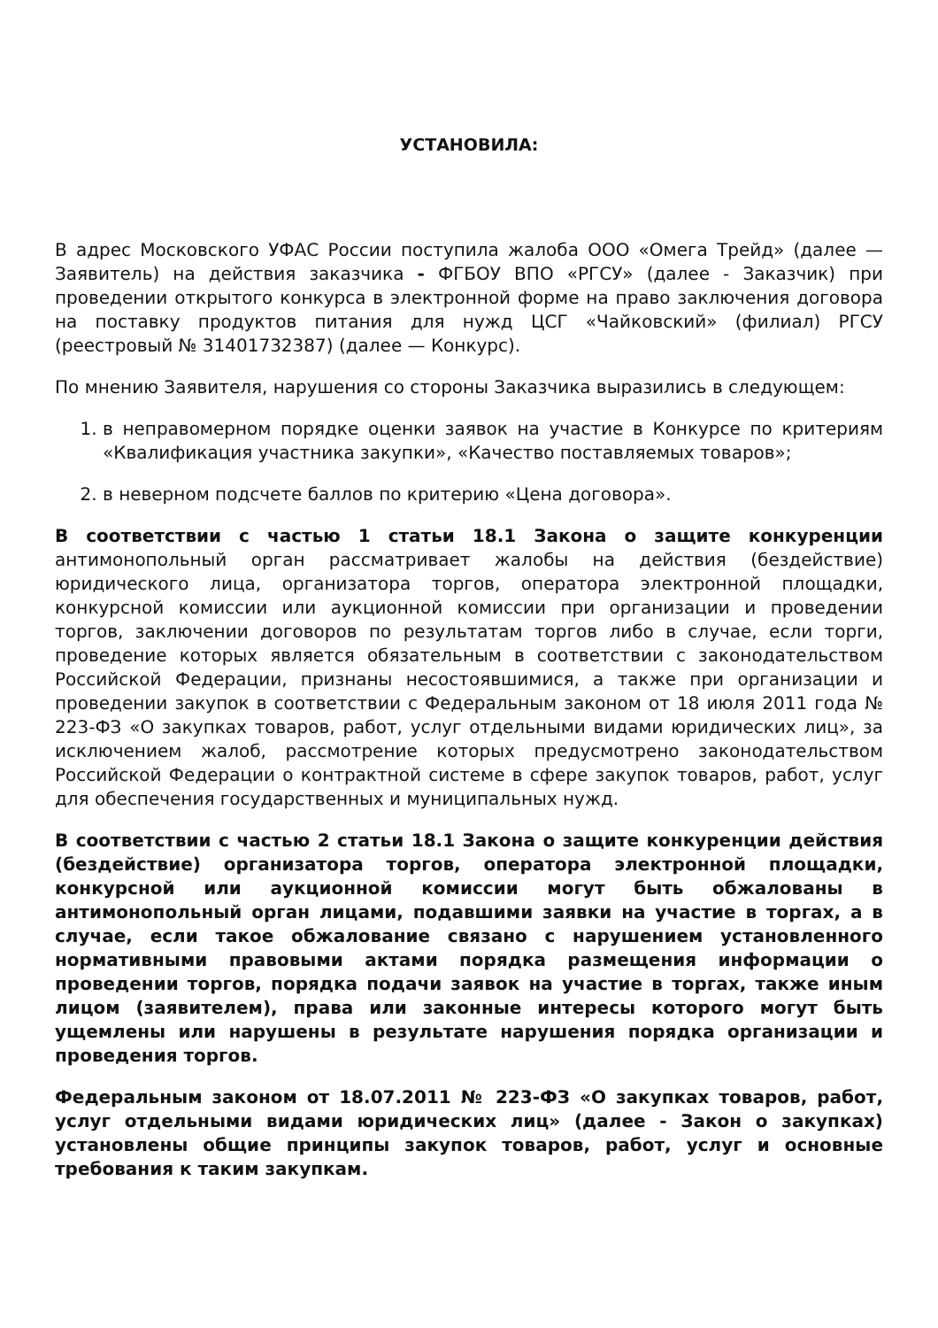УСТАНОВИЛА:
В адрес Московского УФАС России поступила жалоба ООО «Омега Трейд» (далее — Заявитель) на действия заказчика - ФГБОУ ВПО «РГСУ» (далее - Заказчик) при проведении открытого конкурса в электронной форме на право заключения договора на поставку продуктов питания для нужд ЦСГ «Чайковский» (филиал) РГСУ (реестровый № 31401732387) (далее — Конкурс).
По мнению Заявителя, нарушения со стороны Заказчика выразились в следующем:
1. в неправомерном порядке оценки заявок на участие в Конкурсе по критериям «Квалификация участника закупки», «Качество поставляемых товаров»;
2. в неверном подсчете баллов по критерию «Цена договора».
В соответствии с частью 1 статьи 18.1 Закона о защите конкуренции антимонопольный орган рассматривает жалобы на действия (бездействие) юридического лица, организатора торгов, оператора электронной площадки, конкурсной комиссии или аукционной комиссии при организации и проведении торгов, заключении договоров по результатам торгов либо в случае, если торги, проведение которых является обязательным в соответствии с законодательством Российской Федерации, признаны несостоявшимися, а также при организации и проведении закупок в соответствии с Федеральным законом от 18 июля 2011 года № 223-ФЗ «О закупках товаров, работ, услуг отдельными видами юридических лиц», за исключением жалоб, рассмотрение которых предусмотрено законодательством Российской Федерации о контрактной системе в сфере закупок товаров, работ, услуг для обеспечения государственных и муниципальных нужд.
В соответствии с частью 2 статьи 18.1 Закона о защите конкуренции действия (бездействие) организатора торгов, оператора электронной площадки, конкурсной или аукционной комиссии могут быть обжалованы в антимонопольный орган лицами, подавшими заявки на участие в торгах, а в случае, если такое обжалование связано с нарушением установленного нормативными правовыми актами порядка размещения информации о проведении торгов, порядка подачи заявок на участие в торгах, также иным лицом (заявителем), права или законные интересы которого могут быть ущемлены или нарушены в результате нарушения порядка организации и проведения торгов.
Федеральным законом от 18.07.2011 № 223-ФЗ «О закупках товаров, работ, услуг отдельными видами юридических лиц» (далее - Закон о закупках) установлены общие принципы закупок товаров, работ, услуг и основные требования к таким закупкам.